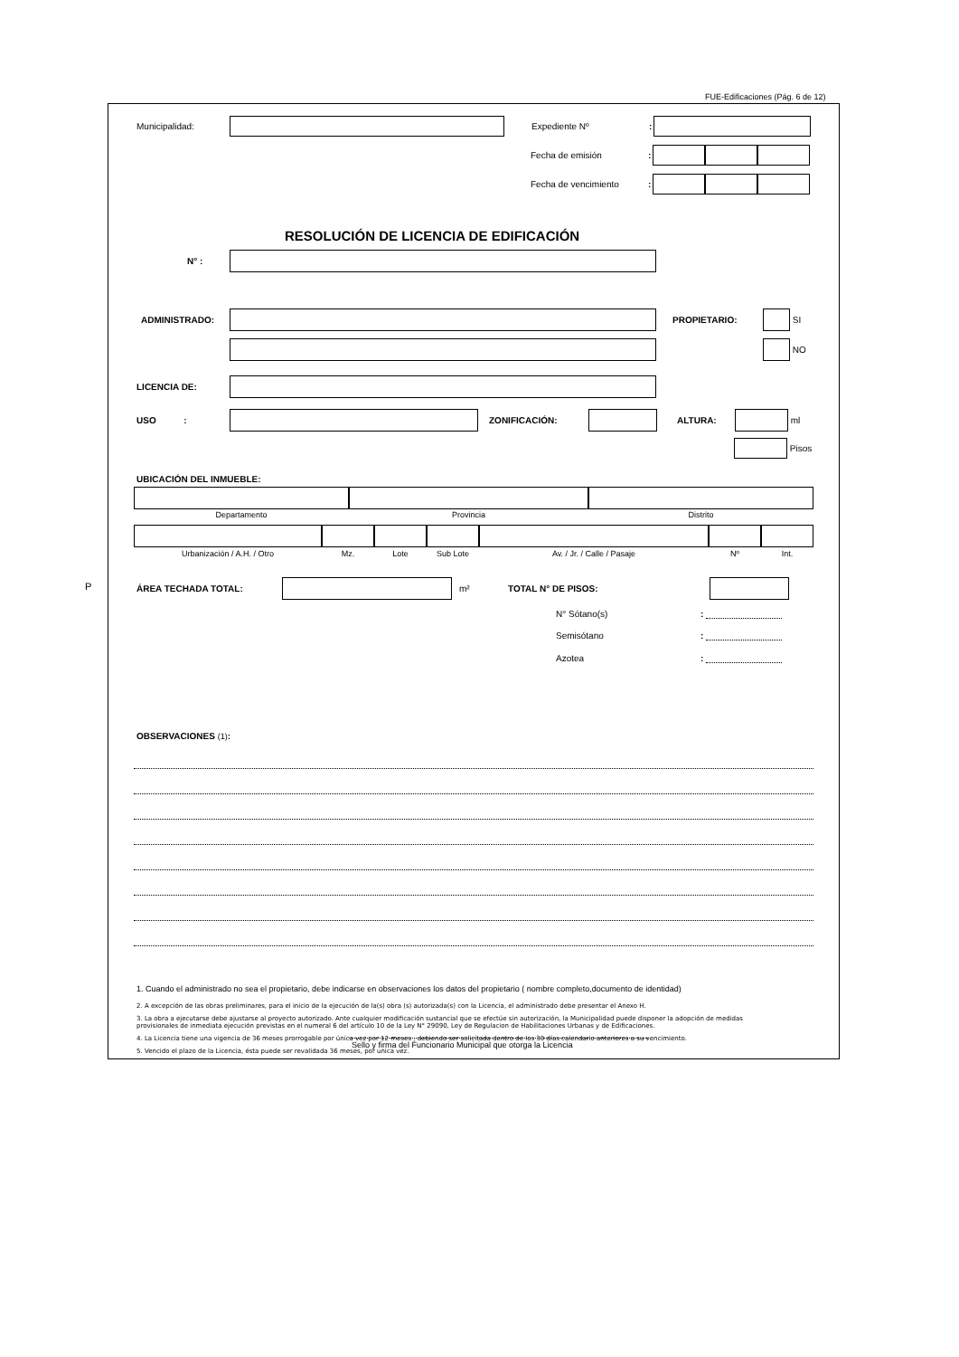FUE-Edificaciones (Pág. 6 de 12)
P
Municipalidad: Expediente Nº:
Fecha de emisión:
Fecha de vencimiento:
RESOLUCIÓN DE LICENCIA DE EDIFICACIÓN
N° :
ADMINISTRADO: PROPIETARIO: SI
NO
LICENCIA DE:
USO : ZONIFICACIÓN: ALTURA: ml
Pisos
UBICACIÓN DEL INMUEBLE:
Departamento Provincia Distrito
Urbanización / A.H. / Otro Mz. Lote Sub Lote Av. / Jr. / Calle / Pasaje Nº Int.
ÁREA TECHADA TOTAL: m² TOTAL N° DE PISOS:
N° Sótano(s):
Semisótano:
Azotea:
OBSERVACIONES (1):
1. Cuando el administrado no sea el propietario, debe indicarse en observaciones los datos del propietario ( nombre completo,documento de identidad)
2. A excepción de las obras preliminares, para el inicio de la ejecución de la(s) obra (s) autorizada(s) con la Licencia, el administrado debe presentar el Anexo H.
3. La obra a ejecutarse debe ajustarse al proyecto autorizado. Ante cualquier modificación sustancial que se efectúe sin autorización, la Municipalidad puede disponer la adopción de medidas provisionales de inmediata ejecución previstas en el numeral 6 del artículo 10 de la Ley N° 29090, Ley de Regulacion de Habilitaciones Urbanas y de Edificaciones.
4. La Licencia tiene una vigencia de 36 meses prorrogable por única vez por 12 meses , debiendo ser solicitada dentro de los 30 días calendario anteriores a su vencimiento.
5. Vencido el plazo de la Licencia, ésta puede ser revalidada 36 meses, por unica vez.
Sello y firma del Funcionario Municipal que otorga la Licencia